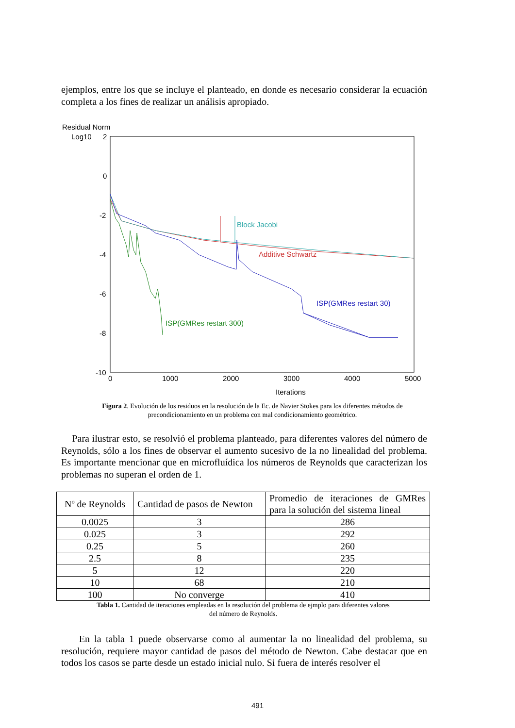ejemplos, entre los que se incluye el planteado, en donde es necesario considerar la ecuación completa a los fines de realizar un análisis apropiado.
Residual Norm
Log10
2
0
-2
-4
-6
-8
-10
0
1000
2000
3000
4000
5000
Iterations
Block Jacobi
Additive Schwartz
ISP(GMRes restart 30)
ISP(GMRes restart 300)
Figura 2. Evolución de los residuos en la resolución de la Ec. de Navier Stokes para los diferentes métodos de precondicionamiento en un problema con mal condicionamiento geométrico.
Para ilustrar esto, se resolvió el problema planteado, para diferentes valores del número de Reynolds, sólo a los fines de observar el aumento sucesivo de la no linealidad del problema. Es importante mencionar que en microfluídica los números de Reynolds que caracterizan los problemas no superan el orden de 1.
| Nº de Reynolds | Cantidad de pasos de Newton | Promedio de iteraciones de GMRes para la solución del sistema lineal |
| 0.0025 | 3 | 286 |
| 0.025 | 3 | 292 |
| 0.25 | 5 | 260 |
| 2.5 | 8 | 235 |
| 5 | 12 | 220 |
| 10 | 68 | 210 |
| 100 | No converge | 410 |
Tabla 1. Cantidad de iteraciones empleadas en la resolución del problema de ejmplo para diferentes valores
del número de Reynolds.
En la tabla 1 puede observarse como al aumentar la no linealidad del problema, su resolución, requiere mayor cantidad de pasos del método de Newton. Cabe destacar que en todos los casos se parte desde un estado inicial nulo. Si fuera de interés resolver el
491